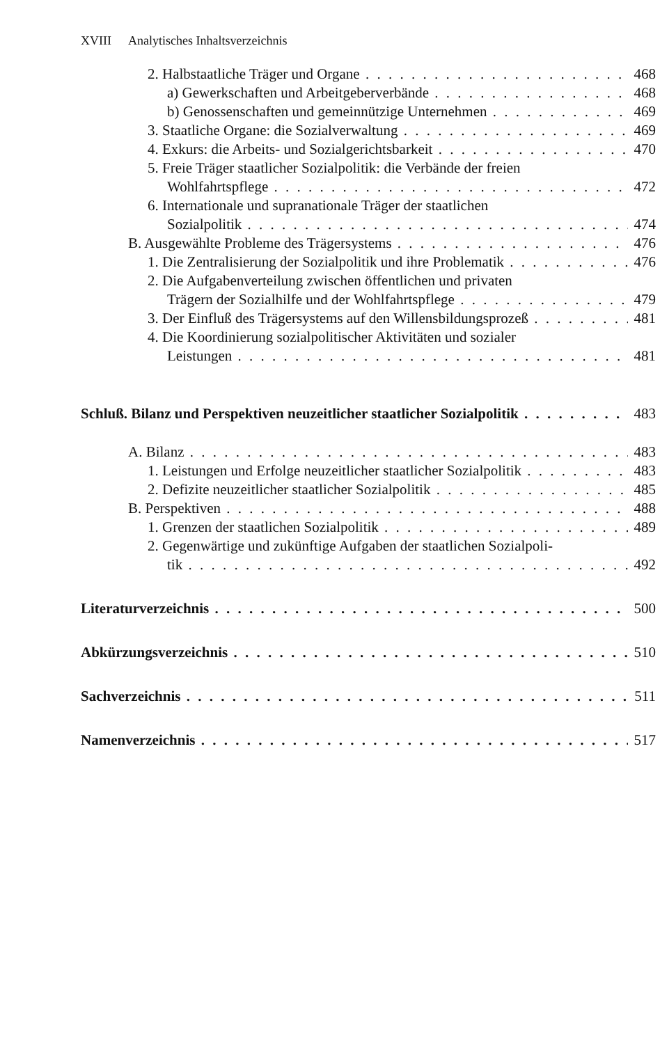XVIII Analytisches Inhaltsverzeichnis
2. Halbstaatliche Träger und Organe 468
a) Gewerkschaften und Arbeitgeberverbände 468
b) Genossenschaften und gemeinnützige Unternehmen 469
3. Staatliche Organe: die Sozialverwaltung 469
4. Exkurs: die Arbeits- und Sozialgerichtsbarkeit 470
5. Freie Träger staatlicher Sozialpolitik: die Verbände der freien
Wohlfahrtspflege 472
6. Internationale und supranationale Träger der staatlichen
Sozialpolitik 474
B. Ausgewählte Probleme des Trägersystems 476
1. Die Zentralisierung der Sozialpolitik und ihre Problematik 476
2. Die Aufgabenverteilung zwischen öffentlichen und privaten
Trägern der Sozialhilfe und der Wohlfahrtspflege 479
3. Der Einfluß des Trägersystems auf den Willensbildungsprozeß 481
4. Die Koordinierung sozialpolitischer Aktivitäten und sozialer
Leistungen 481
Schluß. Bilanz und Perspektiven neuzeitlicher staatlicher Sozialpolitik 483
A. Bilanz 483
1. Leistungen und Erfolge neuzeitlicher staatlicher Sozialpolitik 483
2. Defizite neuzeitlicher staatlicher Sozialpolitik 485
B. Perspektiven 488
1. Grenzen der staatlichen Sozialpolitik 489
2. Gegenwärtige und zukünftige Aufgaben der staatlichen Sozialpoli-
tik 492
Literaturverzeichnis 500
Abkürzungsverzeichnis 510
Sachverzeichnis 511
Namenverzeichnis 517